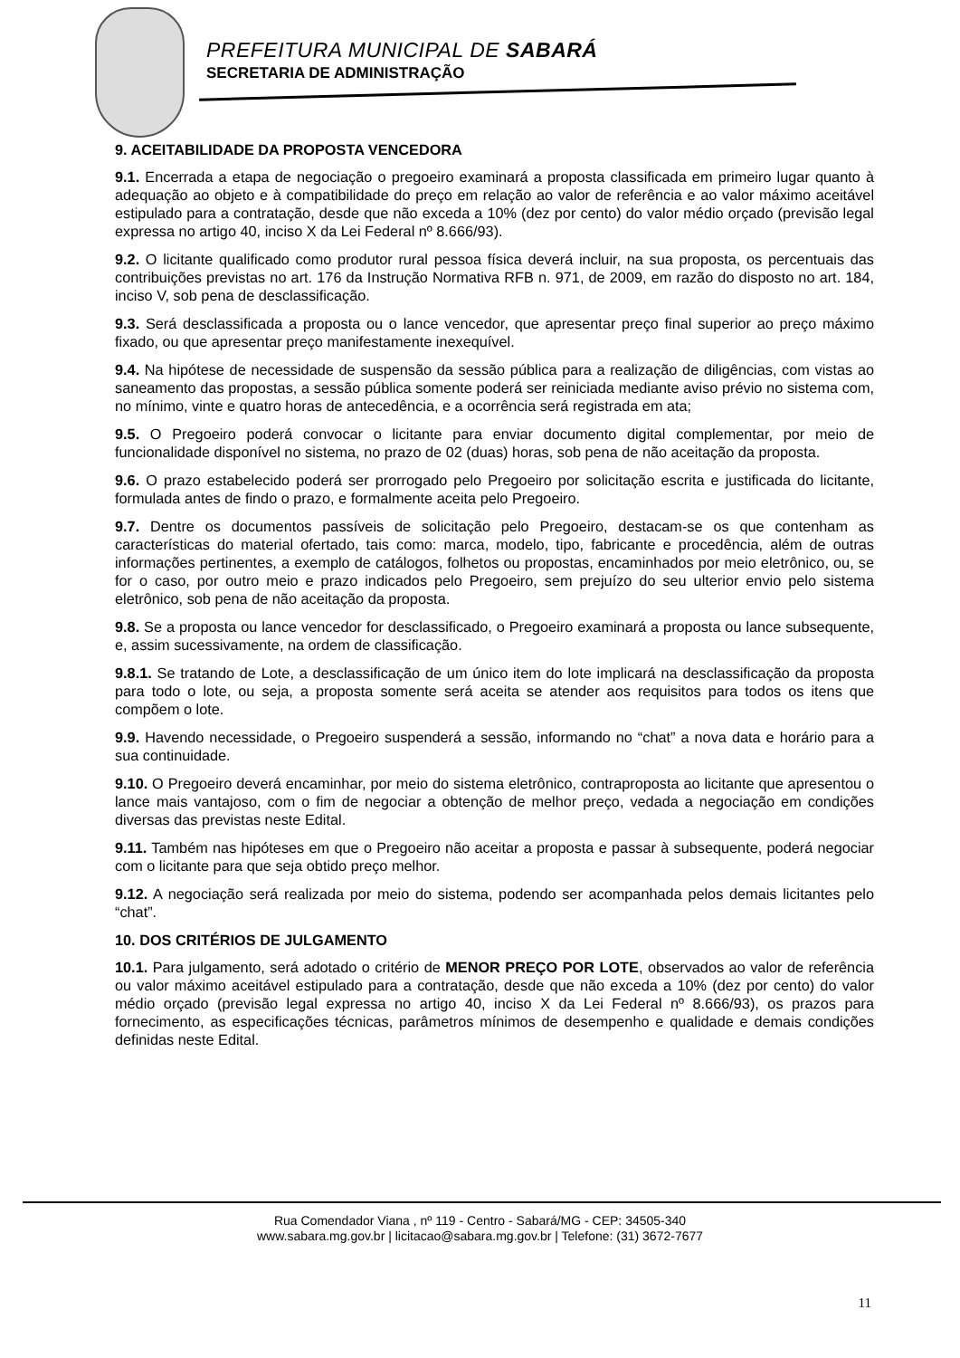PREFEITURA MUNICIPAL DE SABARÁ
SECRETARIA DE ADMINISTRAÇÃO
9. ACEITABILIDADE DA PROPOSTA VENCEDORA
9.1. Encerrada a etapa de negociação o pregoeiro examinará a proposta classificada em primeiro lugar quanto à adequação ao objeto e à compatibilidade do preço em relação ao valor de referência e ao valor máximo aceitável estipulado para a contratação, desde que não exceda a 10% (dez por cento) do valor médio orçado (previsão legal expressa no artigo 40, inciso X da Lei Federal nº 8.666/93).
9.2. O licitante qualificado como produtor rural pessoa física deverá incluir, na sua proposta, os percentuais das contribuições previstas no art. 176 da Instrução Normativa RFB n. 971, de 2009, em razão do disposto no art. 184, inciso V, sob pena de desclassificação.
9.3. Será desclassificada a proposta ou o lance vencedor, que apresentar preço final superior ao preço máximo fixado, ou que apresentar preço manifestamente inexequível.
9.4. Na hipótese de necessidade de suspensão da sessão pública para a realização de diligências, com vistas ao saneamento das propostas, a sessão pública somente poderá ser reiniciada mediante aviso prévio no sistema com, no mínimo, vinte e quatro horas de antecedência, e a ocorrência será registrada em ata;
9.5. O Pregoeiro poderá convocar o licitante para enviar documento digital complementar, por meio de funcionalidade disponível no sistema, no prazo de 02 (duas) horas, sob pena de não aceitação da proposta.
9.6. O prazo estabelecido poderá ser prorrogado pelo Pregoeiro por solicitação escrita e justificada do licitante, formulada antes de findo o prazo, e formalmente aceita pelo Pregoeiro.
9.7. Dentre os documentos passíveis de solicitação pelo Pregoeiro, destacam-se os que contenham as características do material ofertado, tais como: marca, modelo, tipo, fabricante e procedência, além de outras informações pertinentes, a exemplo de catálogos, folhetos ou propostas, encaminhados por meio eletrônico, ou, se for o caso, por outro meio e prazo indicados pelo Pregoeiro, sem prejuízo do seu ulterior envio pelo sistema eletrônico, sob pena de não aceitação da proposta.
9.8. Se a proposta ou lance vencedor for desclassificado, o Pregoeiro examinará a proposta ou lance subsequente, e, assim sucessivamente, na ordem de classificação.
9.8.1. Se tratando de Lote, a desclassificação de um único item do lote implicará na desclassificação da proposta para todo o lote, ou seja, a proposta somente será aceita se atender aos requisitos para todos os itens que compõem o lote.
9.9. Havendo necessidade, o Pregoeiro suspenderá a sessão, informando no “chat” a nova data e horário para a sua continuidade.
9.10. O Pregoeiro deverá encaminhar, por meio do sistema eletrônico, contraproposta ao licitante que apresentou o lance mais vantajoso, com o fim de negociar a obtenção de melhor preço, vedada a negociação em condições diversas das previstas neste Edital.
9.11. Também nas hipóteses em que o Pregoeiro não aceitar a proposta e passar à subsequente, poderá negociar com o licitante para que seja obtido preço melhor.
9.12. A negociação será realizada por meio do sistema, podendo ser acompanhada pelos demais licitantes pelo “chat”.
10. DOS CRITÉRIOS DE JULGAMENTO
10.1. Para julgamento, será adotado o critério de MENOR PREÇO POR LOTE, observados ao valor de referência ou valor máximo aceitável estipulado para a contratação, desde que não exceda a 10% (dez por cento) do valor médio orçado (previsão legal expressa no artigo 40, inciso X da Lei Federal nº 8.666/93), os prazos para fornecimento, as especificações técnicas, parâmetros mínimos de desempenho e qualidade e demais condições definidas neste Edital.
Rua Comendador Viana , nº 119 - Centro - Sabará/MG - CEP: 34505-340
www.sabara.mg.gov.br | licitacao@sabara.mg.gov.br | Telefone: (31) 3672-7677
11